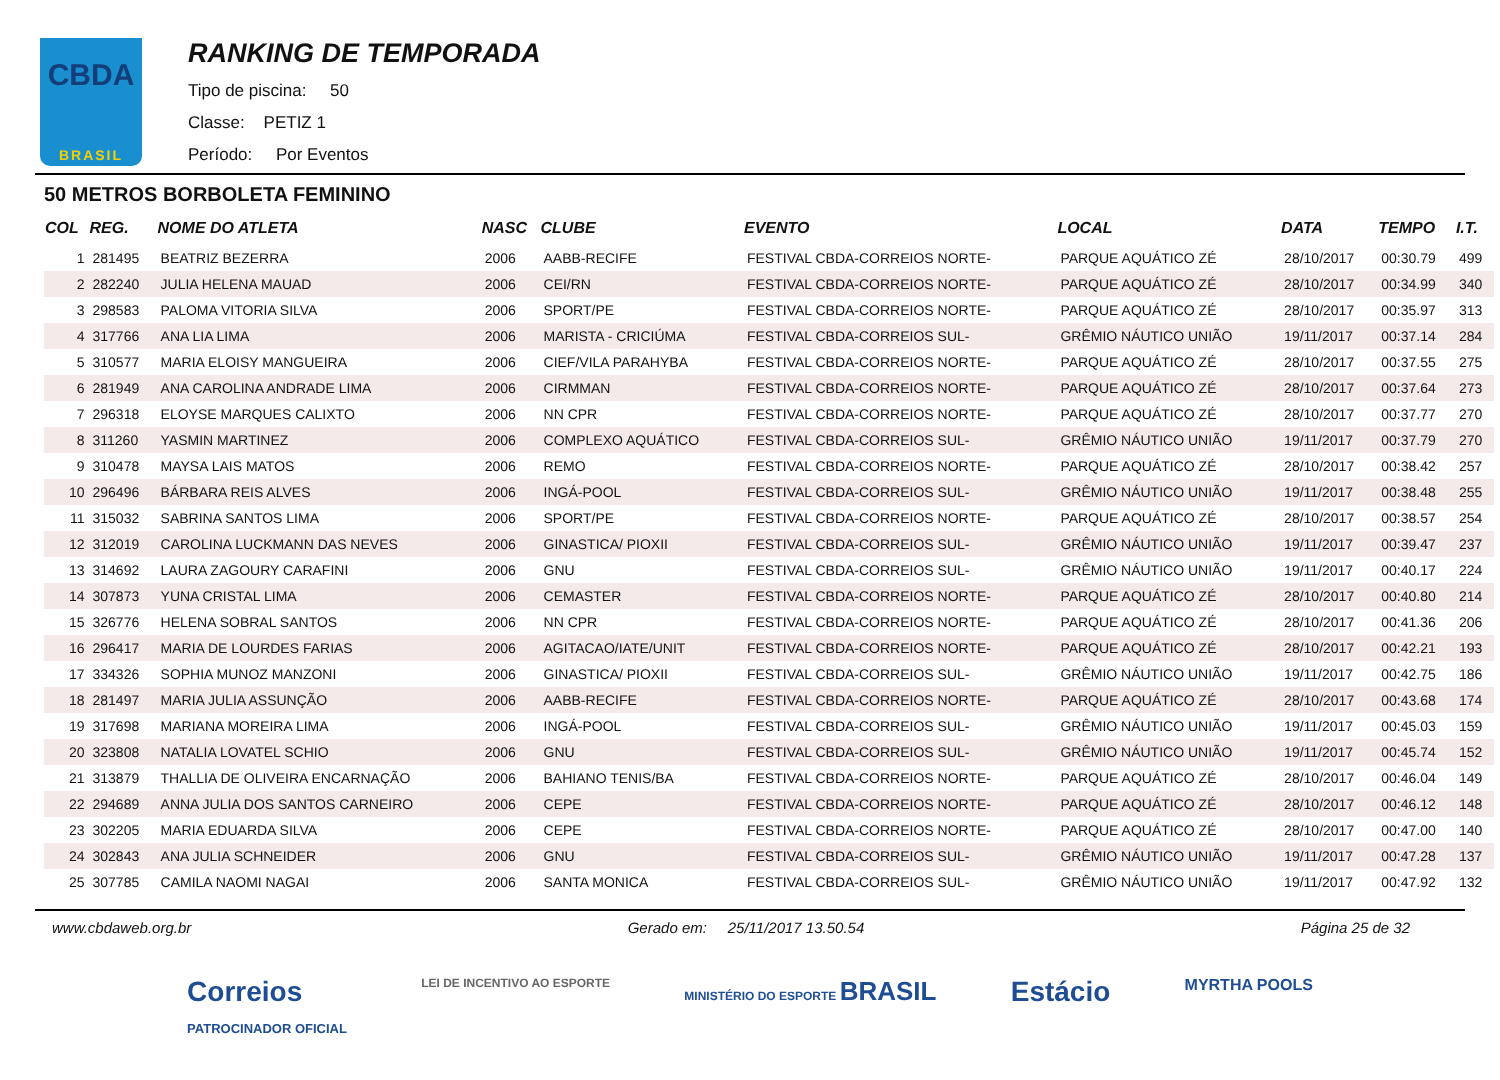CBDA
BRASIL
RANKING DE TEMPORADA
Tipo de piscina: 50
Classe: PETIZ 1
Período: Por Eventos
50 METROS BORBOLETA FEMININO
| COL | REG. | NOME DO ATLETA | NASC | CLUBE | EVENTO | LOCAL | DATA | TEMPO | I.T. |
| --- | --- | --- | --- | --- | --- | --- | --- | --- | --- |
| 1 | 281495 | BEATRIZ BEZERRA | 2006 | AABB-RECIFE | FESTIVAL CBDA-CORREIOS NORTE- | PARQUE AQUÁTICO ZÉ | 28/10/2017 | 00:30.79 | 499 |
| 2 | 282240 | JULIA HELENA MAUAD | 2006 | CEI/RN | FESTIVAL CBDA-CORREIOS NORTE- | PARQUE AQUÁTICO ZÉ | 28/10/2017 | 00:34.99 | 340 |
| 3 | 298583 | PALOMA VITORIA SILVA | 2006 | SPORT/PE | FESTIVAL CBDA-CORREIOS NORTE- | PARQUE AQUÁTICO ZÉ | 28/10/2017 | 00:35.97 | 313 |
| 4 | 317766 | ANA LIA LIMA | 2006 | MARISTA - CRICIÚMA | FESTIVAL CBDA-CORREIOS SUL- | GRÊMIO NÁUTICO UNIÃO | 19/11/2017 | 00:37.14 | 284 |
| 5 | 310577 | MARIA ELOISY MANGUEIRA | 2006 | CIEF/VILA PARAHYBA | FESTIVAL CBDA-CORREIOS NORTE- | PARQUE AQUÁTICO ZÉ | 28/10/2017 | 00:37.55 | 275 |
| 6 | 281949 | ANA CAROLINA ANDRADE LIMA | 2006 | CIRMMAN | FESTIVAL CBDA-CORREIOS NORTE- | PARQUE AQUÁTICO ZÉ | 28/10/2017 | 00:37.64 | 273 |
| 7 | 296318 | ELOYSE MARQUES CALIXTO | 2006 | NN CPR | FESTIVAL CBDA-CORREIOS NORTE- | PARQUE AQUÁTICO ZÉ | 28/10/2017 | 00:37.77 | 270 |
| 8 | 311260 | YASMIN MARTINEZ | 2006 | COMPLEXO AQUÁTICO | FESTIVAL CBDA-CORREIOS SUL- | GRÊMIO NÁUTICO UNIÃO | 19/11/2017 | 00:37.79 | 270 |
| 9 | 310478 | MAYSA LAIS MATOS | 2006 | REMO | FESTIVAL CBDA-CORREIOS NORTE- | PARQUE AQUÁTICO ZÉ | 28/10/2017 | 00:38.42 | 257 |
| 10 | 296496 | BÁRBARA REIS ALVES | 2006 | INGÁ-POOL | FESTIVAL CBDA-CORREIOS SUL- | GRÊMIO NÁUTICO UNIÃO | 19/11/2017 | 00:38.48 | 255 |
| 11 | 315032 | SABRINA SANTOS LIMA | 2006 | SPORT/PE | FESTIVAL CBDA-CORREIOS NORTE- | PARQUE AQUÁTICO ZÉ | 28/10/2017 | 00:38.57 | 254 |
| 12 | 312019 | CAROLINA LUCKMANN DAS NEVES | 2006 | GINASTICA/ PIOXII | FESTIVAL CBDA-CORREIOS SUL- | GRÊMIO NÁUTICO UNIÃO | 19/11/2017 | 00:39.47 | 237 |
| 13 | 314692 | LAURA ZAGOURY CARAFINI | 2006 | GNU | FESTIVAL CBDA-CORREIOS SUL- | GRÊMIO NÁUTICO UNIÃO | 19/11/2017 | 00:40.17 | 224 |
| 14 | 307873 | YUNA CRISTAL LIMA | 2006 | CEMASTER | FESTIVAL CBDA-CORREIOS NORTE- | PARQUE AQUÁTICO ZÉ | 28/10/2017 | 00:40.80 | 214 |
| 15 | 326776 | HELENA SOBRAL SANTOS | 2006 | NN CPR | FESTIVAL CBDA-CORREIOS NORTE- | PARQUE AQUÁTICO ZÉ | 28/10/2017 | 00:41.36 | 206 |
| 16 | 296417 | MARIA DE LOURDES FARIAS | 2006 | AGITACAO/IATE/UNIT | FESTIVAL CBDA-CORREIOS NORTE- | PARQUE AQUÁTICO ZÉ | 28/10/2017 | 00:42.21 | 193 |
| 17 | 334326 | SOPHIA MUNOZ MANZONI | 2006 | GINASTICA/ PIOXII | FESTIVAL CBDA-CORREIOS SUL- | GRÊMIO NÁUTICO UNIÃO | 19/11/2017 | 00:42.75 | 186 |
| 18 | 281497 | MARIA JULIA ASSUNÇÃO | 2006 | AABB-RECIFE | FESTIVAL CBDA-CORREIOS NORTE- | PARQUE AQUÁTICO ZÉ | 28/10/2017 | 00:43.68 | 174 |
| 19 | 317698 | MARIANA MOREIRA LIMA | 2006 | INGÁ-POOL | FESTIVAL CBDA-CORREIOS SUL- | GRÊMIO NÁUTICO UNIÃO | 19/11/2017 | 00:45.03 | 159 |
| 20 | 323808 | NATALIA LOVATEL SCHIO | 2006 | GNU | FESTIVAL CBDA-CORREIOS SUL- | GRÊMIO NÁUTICO UNIÃO | 19/11/2017 | 00:45.74 | 152 |
| 21 | 313879 | THALLIA DE OLIVEIRA ENCARNAÇÃO | 2006 | BAHIANO TENIS/BA | FESTIVAL CBDA-CORREIOS NORTE- | PARQUE AQUÁTICO ZÉ | 28/10/2017 | 00:46.04 | 149 |
| 22 | 294689 | ANNA JULIA DOS SANTOS CARNEIRO | 2006 | CEPE | FESTIVAL CBDA-CORREIOS NORTE- | PARQUE AQUÁTICO ZÉ | 28/10/2017 | 00:46.12 | 148 |
| 23 | 302205 | MARIA EDUARDA SILVA | 2006 | CEPE | FESTIVAL CBDA-CORREIOS NORTE- | PARQUE AQUÁTICO ZÉ | 28/10/2017 | 00:47.00 | 140 |
| 24 | 302843 | ANA JULIA SCHNEIDER | 2006 | GNU | FESTIVAL CBDA-CORREIOS SUL- | GRÊMIO NÁUTICO UNIÃO | 19/11/2017 | 00:47.28 | 137 |
| 25 | 307785 | CAMILA NAOMI NAGAI | 2006 | SANTA MONICA | FESTIVAL CBDA-CORREIOS SUL- | GRÊMIO NÁUTICO UNIÃO | 19/11/2017 | 00:47.92 | 132 |
www.cbdaweb.org.br Gerado em: 25/11/2017 13.50.54 Página 25 de 32
Correios
PATROCINADOR OFICIAL LEI DE INCENTIVO AO ESPORTE MINISTÉRIO DO ESPORTE BRASIL Estácio MYRTHA POOLS